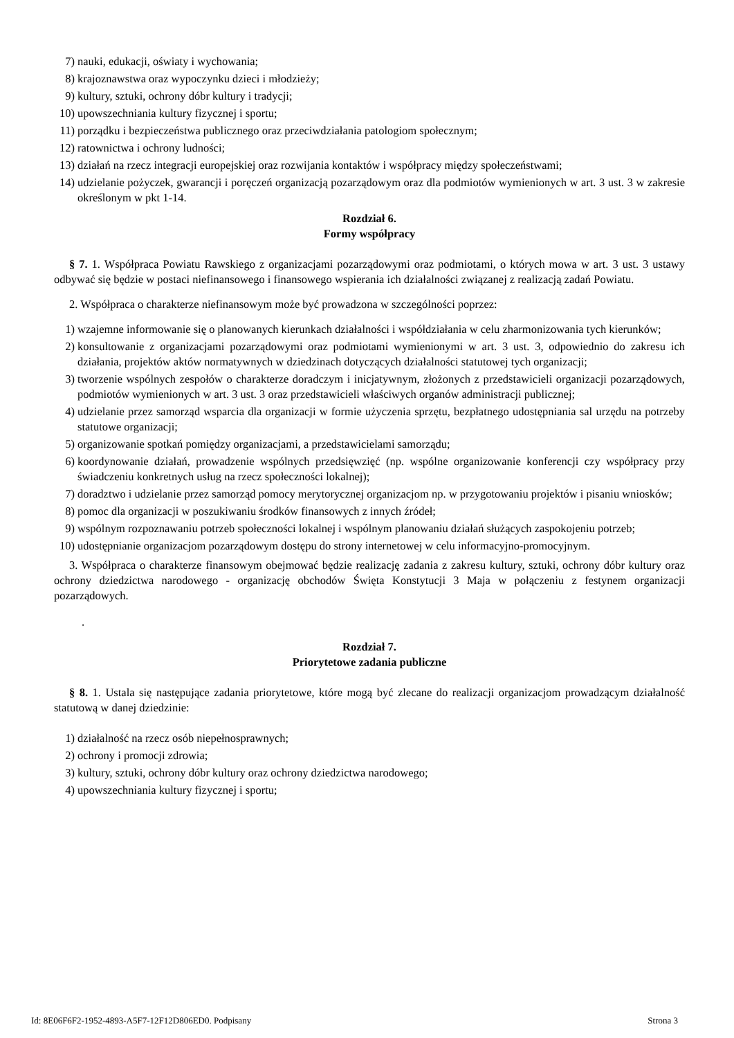7) nauki, edukacji, oświaty i wychowania;
8) krajoznawstwa oraz wypoczynku dzieci i młodzieży;
9) kultury, sztuki, ochrony dóbr kultury i tradycji;
10) upowszechniania kultury fizycznej i sportu;
11) porządku i bezpieczeństwa publicznego oraz przeciwdziałania patologiom społecznym;
12) ratownictwa i ochrony ludności;
13) działań na rzecz integracji europejskiej oraz rozwijania kontaktów i współpracy między społeczeństwami;
14) udzielanie pożyczek, gwarancji i poręczeń organizacją pozarządowym oraz dla podmiotów wymienionych w art. 3 ust. 3 w zakresie określonym w pkt 1-14.
Rozdział 6.
Formy współpracy
§ 7. 1. Współpraca Powiatu Rawskiego z organizacjami pozarządowymi oraz podmiotami, o których mowa w art. 3 ust. 3 ustawy odbywać się będzie w postaci niefinansowego i finansowego wspierania ich działalności związanej z realizacją zadań Powiatu.
2. Współpraca o charakterze niefinansowym może być prowadzona w szczególności poprzez:
1) wzajemne informowanie się o planowanych kierunkach działalności i współdziałania w celu zharmonizowania tych kierunków;
2) konsultowanie z organizacjami pozarządowymi oraz podmiotami wymienionymi w art. 3 ust. 3, odpowiednio do zakresu ich działania, projektów aktów normatywnych w dziedzinach dotyczących działalności statutowej tych organizacji;
3) tworzenie wspólnych zespołów o charakterze doradczym i inicjatywnym, złożonych z przedstawicieli organizacji pozarządowych, podmiotów wymienionych w art. 3 ust. 3 oraz przedstawicieli właściwych organów administracji publicznej;
4) udzielanie przez samorząd wsparcia dla organizacji w formie użyczenia sprzętu, bezpłatnego udostępniania sal urzędu na potrzeby statutowe organizacji;
5) organizowanie spotkań pomiędzy organizacjami, a przedstawicielami samorządu;
6) koordynowanie działań, prowadzenie wspólnych przedsięwzięć (np. wspólne organizowanie konferencji czy współpracy przy świadczeniu konkretnych usług na rzecz społeczności lokalnej);
7) doradztwo i udzielanie przez samorząd pomocy merytorycznej organizacjom np. w przygotowaniu projektów i pisaniu wniosków;
8) pomoc dla organizacji w poszukiwaniu środków finansowych z innych źródeł;
9) wspólnym rozpoznawaniu potrzeb społeczności lokalnej i wspólnym planowaniu działań służących zaspokojeniu potrzeb;
10) udostępnianie organizacjom pozarządowym dostępu do strony internetowej w celu informacyjno-promocyjnym.
3. Współpraca o charakterze finansowym obejmować będzie realizację zadania z zakresu kultury, sztuki, ochrony dóbr kultury oraz ochrony dziedzictwa narodowego - organizację obchodów Święta Konstytucji 3 Maja w połączeniu z festynem organizacji pozarządowych.
.
Rozdział 7.
Priorytetowe zadania publiczne
§ 8. 1. Ustala się następujące zadania priorytetowe, które mogą być zlecane do realizacji organizacjom prowadzącym działalność statutową w danej dziedzinie:
1) działalność na rzecz osób niepełnosprawnych;
2) ochrony i promocji zdrowia;
3) kultury, sztuki, ochrony dóbr kultury oraz ochrony dziedzictwa narodowego;
4) upowszechniania kultury fizycznej i sportu;
Id: 8E06F6F2-1952-4893-A5F7-12F12D806ED0. Podpisany Strona 3